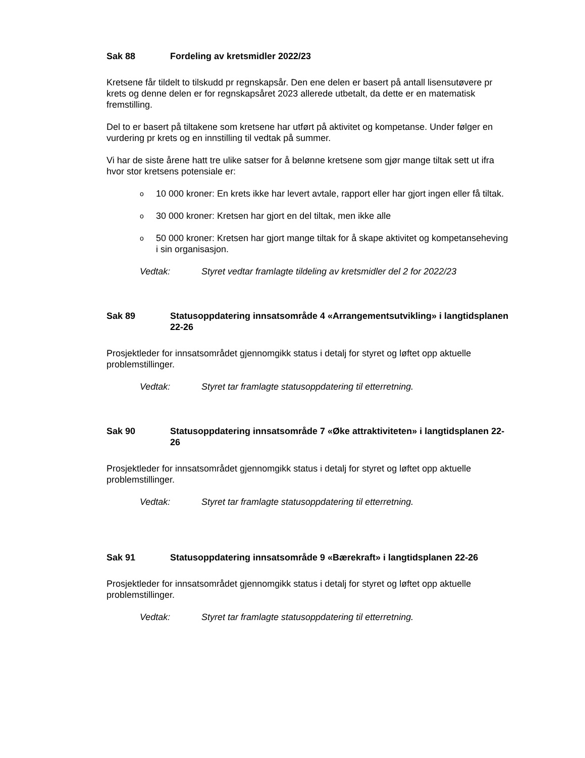Sak 88 Fordeling av kretsmidler 2022/23
Kretsene får tildelt to tilskudd pr regnskapsår. Den ene delen er basert på antall lisensutøvere pr krets og denne delen er for regnskapsåret 2023 allerede utbetalt, da dette er en matematisk fremstilling.
Del to er basert på tiltakene som kretsene har utført på aktivitet og kompetanse. Under følger en vurdering pr krets og en innstilling til vedtak på summer.
Vi har de siste årene hatt tre ulike satser for å belønne kretsene som gjør mange tiltak sett ut ifra hvor stor kretsens potensiale er:
o 10 000 kroner: En krets ikke har levert avtale, rapport eller har gjort ingen eller få tiltak.
o 30 000 kroner: Kretsen har gjort en del tiltak, men ikke alle
o 50 000 kroner: Kretsen har gjort mange tiltak for å skape aktivitet og kompetanseheving i sin organisasjon.
Vedtak: Styret vedtar framlagte tildeling av kretsmidler del 2 for 2022/23
Sak 89 Statusoppdatering innsatsområde 4 «Arrangementsutvikling» i langtidsplanen 22-26
Prosjektleder for innsatsområdet gjennomgikk status i detalj for styret og løftet opp aktuelle problemstillinger.
Vedtak: Styret tar framlagte statusoppdatering til etterretning.
Sak 90 Statusoppdatering innsatsområde 7 «Øke attraktiviteten» i langtidsplanen 22-26
Prosjektleder for innsatsområdet gjennomgikk status i detalj for styret og løftet opp aktuelle problemstillinger.
Vedtak: Styret tar framlagte statusoppdatering til etterretning.
Sak 91 Statusoppdatering innsatsområde 9 «Bærekraft» i langtidsplanen 22-26
Prosjektleder for innsatsområdet gjennomgikk status i detalj for styret og løftet opp aktuelle problemstillinger.
Vedtak: Styret tar framlagte statusoppdatering til etterretning.